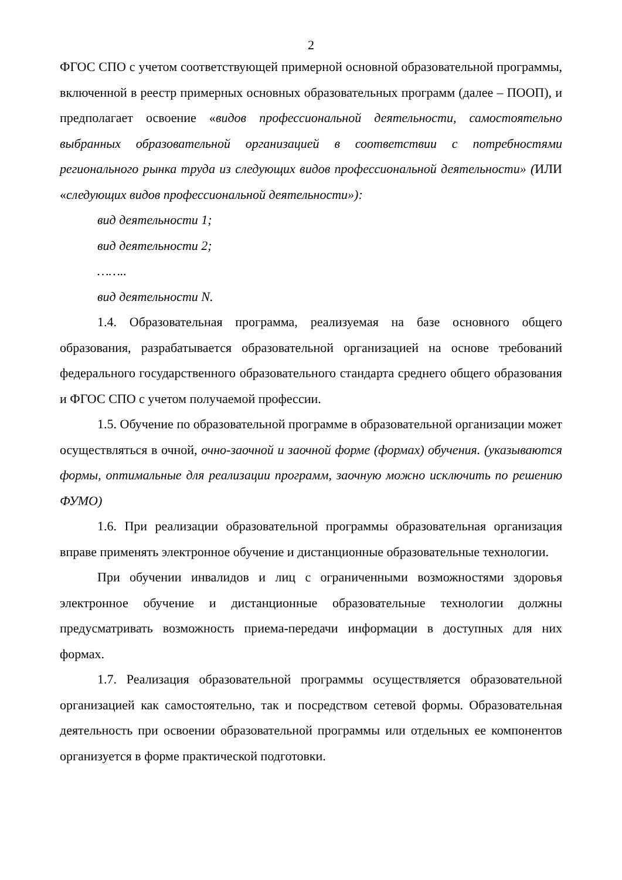2
ФГОС СПО с учетом соответствующей примерной основной образовательной программы, включенной в реестр примерных основных образовательных программ (далее – ПООП), и предполагает освоение «видов профессиональной деятельности, самостоятельно выбранных образовательной организацией в соответствии с потребностями регионального рынка труда из следующих видов профессиональной деятельности» (ИЛИ «следующих видов профессиональной деятельности»):
вид деятельности 1;
вид деятельности 2;
……..
вид деятельности N.
1.4. Образовательная программа, реализуемая на базе основного общего образования, разрабатывается образовательной организацией на основе требований федерального государственного образовательного стандарта среднего общего образования и ФГОС СПО с учетом получаемой профессии.
1.5. Обучение по образовательной программе в образовательной организации может осуществляться в очной, очно-заочной и заочной форме (формах) обучения. (указываются формы, оптимальные для реализации программ, заочную можно исключить по решению ФУМО)
1.6. При реализации образовательной программы образовательная организация вправе применять электронное обучение и дистанционные образовательные технологии.
При обучении инвалидов и лиц с ограниченными возможностями здоровья электронное обучение и дистанционные образовательные технологии должны предусматривать возможность приема-передачи информации в доступных для них формах.
1.7. Реализация образовательной программы осуществляется образовательной организацией как самостоятельно, так и посредством сетевой формы. Образовательная деятельность при освоении образовательной программы или отдельных ее компонентов организуется в форме практической подготовки.